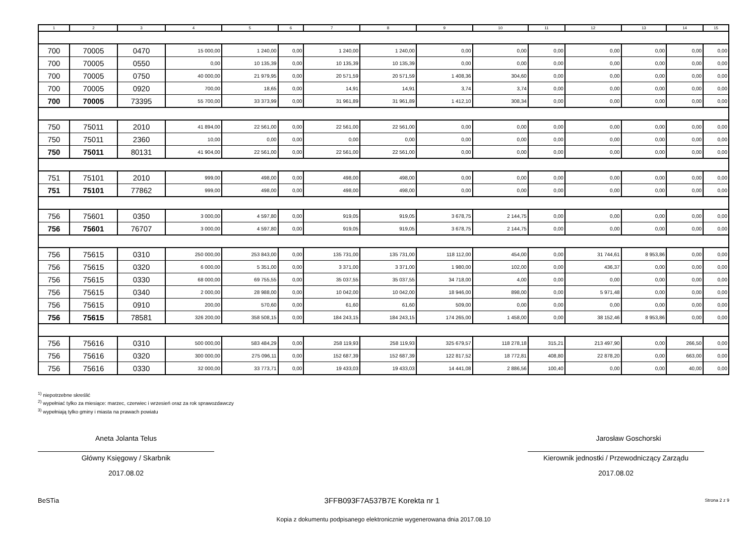| 1 | 2 | 3 | 4 | 5 | 6 | 7 | 8 | 9 | 10 | 11 | 12 | 13 | 14 | 15 |
| --- | --- | --- | --- | --- | --- | --- | --- | --- | --- | --- | --- | --- | --- | --- |
| 700 | 70005 | 0470 | 15 000,00 | 1 240,00 | 0,00 | 1 240,00 | 1 240,00 | 0,00 | 0,00 | 0,00 | 0,00 | 0,00 | 0,00 | 0,00 |
| 700 | 70005 | 0550 | 0,00 | 10 135,39 | 0,00 | 10 135,39 | 10 135,39 | 0,00 | 0,00 | 0,00 | 0,00 | 0,00 | 0,00 | 0,00 |
| 700 | 70005 | 0750 | 40 000,00 | 21 979,95 | 0,00 | 20 571,59 | 20 571,59 | 1 408,36 | 304,60 | 0,00 | 0,00 | 0,00 | 0,00 | 0,00 |
| 700 | 70005 | 0920 | 700,00 | 18,65 | 0,00 | 14,91 | 14,91 | 3,74 | 3,74 | 0,00 | 0,00 | 0,00 | 0,00 | 0,00 |
| 700 | 70005 | 73395 | 55 700,00 | 33 373,99 | 0,00 | 31 961,89 | 31 961,89 | 1 412,10 | 308,34 | 0,00 | 0,00 | 0,00 | 0,00 | 0,00 |
| 750 | 75011 | 2010 | 41 894,00 | 22 561,00 | 0,00 | 22 561,00 | 22 561,00 | 0,00 | 0,00 | 0,00 | 0,00 | 0,00 | 0,00 | 0,00 |
| 750 | 75011 | 2360 | 10,00 | 0,00 | 0,00 | 0,00 | 0,00 | 0,00 | 0,00 | 0,00 | 0,00 | 0,00 | 0,00 | 0,00 |
| 750 | 75011 | 80131 | 41 904,00 | 22 561,00 | 0,00 | 22 561,00 | 22 561,00 | 0,00 | 0,00 | 0,00 | 0,00 | 0,00 | 0,00 | 0,00 |
| 751 | 75101 | 2010 | 999,00 | 498,00 | 0,00 | 498,00 | 498,00 | 0,00 | 0,00 | 0,00 | 0,00 | 0,00 | 0,00 | 0,00 |
| 751 | 75101 | 77862 | 999,00 | 498,00 | 0,00 | 498,00 | 498,00 | 0,00 | 0,00 | 0,00 | 0,00 | 0,00 | 0,00 | 0,00 |
| 756 | 75601 | 0350 | 3 000,00 | 4 597,80 | 0,00 | 919,05 | 919,05 | 3 678,75 | 2 144,75 | 0,00 | 0,00 | 0,00 | 0,00 | 0,00 |
| 756 | 75601 | 76707 | 3 000,00 | 4 597,80 | 0,00 | 919,05 | 919,05 | 3 678,75 | 2 144,75 | 0,00 | 0,00 | 0,00 | 0,00 | 0,00 |
| 756 | 75615 | 0310 | 250 000,00 | 253 843,00 | 0,00 | 135 731,00 | 135 731,00 | 118 112,00 | 454,00 | 0,00 | 31 744,61 | 8 953,86 | 0,00 | 0,00 |
| 756 | 75615 | 0320 | 6 000,00 | 5 351,00 | 0,00 | 3 371,00 | 3 371,00 | 1 980,00 | 102,00 | 0,00 | 436,37 | 0,00 | 0,00 | 0,00 |
| 756 | 75615 | 0330 | 68 000,00 | 69 755,55 | 0,00 | 35 037,55 | 35 037,55 | 34 718,00 | 4,00 | 0,00 | 0,00 | 0,00 | 0,00 | 0,00 |
| 756 | 75615 | 0340 | 2 000,00 | 28 988,00 | 0,00 | 10 042,00 | 10 042,00 | 18 946,00 | 898,00 | 0,00 | 5 971,48 | 0,00 | 0,00 | 0,00 |
| 756 | 75615 | 0910 | 200,00 | 570,60 | 0,00 | 61,60 | 61,60 | 509,00 | 0,00 | 0,00 | 0,00 | 0,00 | 0,00 | 0,00 |
| 756 | 75615 | 78581 | 326 200,00 | 358 508,15 | 0,00 | 184 243,15 | 184 243,15 | 174 265,00 | 1 458,00 | 0,00 | 38 152,46 | 8 953,86 | 0,00 | 0,00 |
| 756 | 75616 | 0310 | 500 000,00 | 583 484,29 | 0,00 | 258 119,93 | 258 119,93 | 325 679,57 | 118 278,18 | 315,21 | 213 497,90 | 0,00 | 266,50 | 0,00 |
| 756 | 75616 | 0320 | 300 000,00 | 275 096,11 | 0,00 | 152 687,39 | 152 687,39 | 122 817,52 | 18 772,81 | 408,80 | 22 878,20 | 0,00 | 663,00 | 0,00 |
| 756 | 75616 | 0330 | 32 000,00 | 33 773,71 | 0,00 | 19 433,03 | 19 433,03 | 14 441,08 | 2 886,56 | 100,40 | 0,00 | 0,00 | 40,00 | 0,00 |
<sup>1)</sup> niepotrzebne skreślić
<sup>2)</sup> wypełniać tylko za miesiące: marzec, czerwiec i wrzesień oraz za rok sprawozdawczy
<sup>3)</sup> wypełniają tylko gminy i miasta na prawach powiatu
Aneta Jolanta Telus
Główny Księgowy / Skarbnik
2017.08.02
Jarosław Goschorski
Kierownik jednostki / Przewodniczący Zarządu
2017.08.02
BeSTia 3FFB093F7A537B7E Korekta nr 1 Strona 2 z 9
Kopia z dokumentu podpisanego elektronicznie wygenerowana dnia 2017.08.10